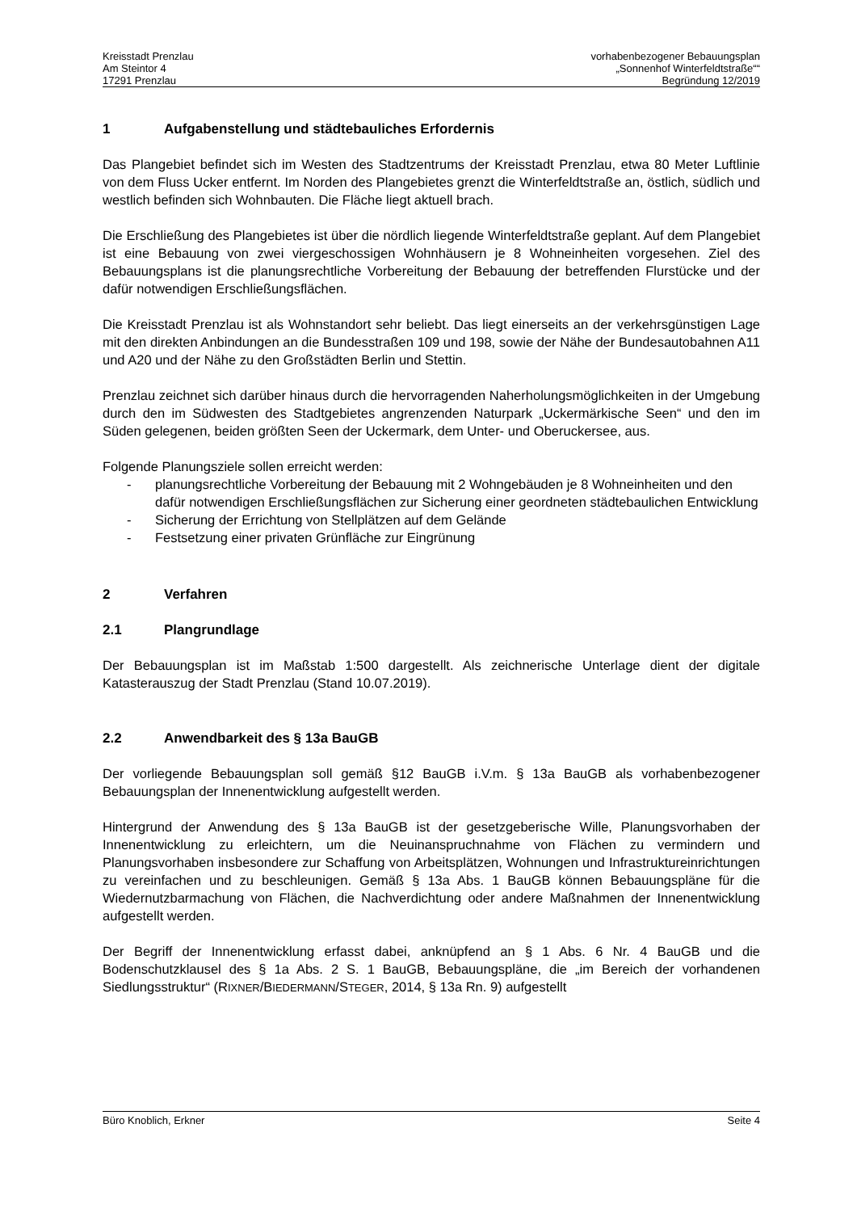Kreisstadt Prenzlau
Am Steintor 4
17291 Prenzlau
vorhabenbezogener Bebauungsplan
„Sonnenhof Winterfeldtstraße““
Begründung 12/2019
1 Aufgabenstellung und städtebauliches Erfordernis
Das Plangebiet befindet sich im Westen des Stadtzentrums der Kreisstadt Prenzlau, etwa 80 Meter Luftlinie von dem Fluss Ucker entfernt. Im Norden des Plangebietes grenzt die Winterfeldtstraße an, östlich, südlich und westlich befinden sich Wohnbauten. Die Fläche liegt aktuell brach.
Die Erschließung des Plangebietes ist über die nördlich liegende Winterfeldtstraße geplant. Auf dem Plangebiet ist eine Bebauung von zwei viergeschossigen Wohnhäusern je 8 Wohneinheiten vorgesehen. Ziel des Bebauungsplans ist die planungsrechtliche Vorbereitung der Bebauung der betreffenden Flurstücke und der dafür notwendigen Erschließungsflächen.
Die Kreisstadt Prenzlau ist als Wohnstandort sehr beliebt. Das liegt einerseits an der verkehrsgünstigen Lage mit den direkten Anbindungen an die Bundesstraßen 109 und 198, sowie der Nähe der Bundesautobahnen A11 und A20 und der Nähe zu den Großstädten Berlin und Stettin.
Prenzlau zeichnet sich darüber hinaus durch die hervorragenden Naherholungsmöglichkeiten in der Umgebung durch den im Südwesten des Stadtgebietes angrenzenden Naturpark „Uckermärkische Seen“ und den im Süden gelegenen, beiden größten Seen der Uckermark, dem Unter- und Oberuckersee, aus.
Folgende Planungsziele sollen erreicht werden:
- planungsrechtliche Vorbereitung der Bebauung mit 2 Wohngebäuden je 8 Wohneinheiten und den dafür notwendigen Erschließungsflächen zur Sicherung einer geordneten städtebaulichen Entwicklung
- Sicherung der Errichtung von Stellplätzen auf dem Gelände
- Festsetzung einer privaten Grünfläche zur Eingrünung
2 Verfahren
2.1 Plangrundlage
Der Bebauungsplan ist im Maßstab 1:500 dargestellt. Als zeichnerische Unterlage dient der digitale Katasterauszug der Stadt Prenzlau (Stand 10.07.2019).
2.2 Anwendbarkeit des § 13a BauGB
Der vorliegende Bebauungsplan soll gemäß §12 BauGB i.V.m. § 13a BauGB als vorhabenbezogener Bebauungsplan der Innenentwicklung aufgestellt werden.
Hintergrund der Anwendung des § 13a BauGB ist der gesetzgeberische Wille, Planungsvorhaben der Innenentwicklung zu erleichtern, um die Neuinanspruchnahme von Flächen zu vermindern und Planungsvorhaben insbesondere zur Schaffung von Arbeitsplätzen, Wohnungen und Infrastruktureinrichtungen zu vereinfachen und zu beschleunigen. Gemäß § 13a Abs. 1 BauGB können Bebauungspläne für die Wiedernutzbarmachung von Flächen, die Nachverdichtung oder andere Maßnahmen der Innenentwicklung aufgestellt werden.
Der Begriff der Innenentwicklung erfasst dabei, anknüpfend an § 1 Abs. 6 Nr. 4 BauGB und die Bodenschutzklausel des § 1a Abs. 2 S. 1 BauGB, Bebauungspläne, die „im Bereich der vorhandenen Siedlungsstruktur“ (RIXNER/BIEDERMANN/STEGER, 2014, § 13a Rn. 9) aufgestellt
Büro Knoblich, Erkner Seite 4